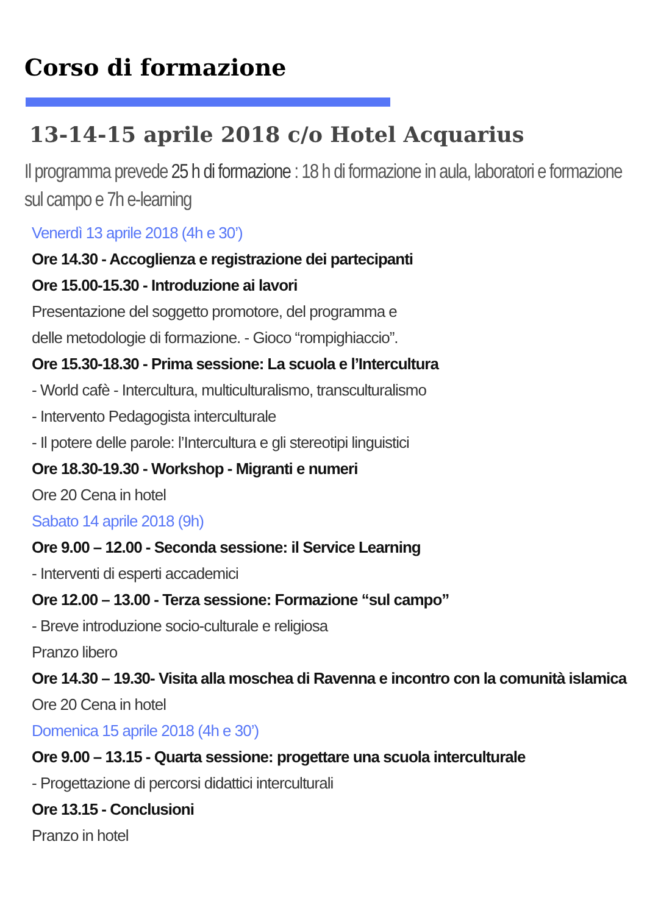Corso di formazione
13-14-15 aprile 2018 c/o Hotel Acquarius
Il programma prevede 25 h di formazione : 18 h di formazione in aula, laboratori e formazione sul campo e 7h e-learning
Venerdì 13 aprile 2018 (4h e 30’)
Ore 14.30 - Accoglienza e registrazione dei partecipanti
Ore 15.00-15.30 - Introduzione ai lavori
Presentazione del soggetto promotore, del programma e
delle metodologie di formazione. - Gioco “rompighiaccio”.
Ore 15.30-18.30 - Prima sessione: La scuola e l’Intercultura
- World cafè - Intercultura, multiculturalismo, transculturalismo
- Intervento Pedagogista interculturale
- Il potere delle parole: l’Intercultura e gli stereotipi linguistici
Ore 18.30-19.30 - Workshop - Migranti e numeri
Ore 20 Cena in hotel
Sabato 14 aprile 2018 (9h)
Ore 9.00 – 12.00 - Seconda sessione: il Service Learning
- Interventi di esperti accademici
Ore 12.00 – 13.00 - Terza sessione: Formazione “sul campo”
- Breve introduzione socio-culturale e religiosa
Pranzo libero
Ore 14.30 – 19.30- Visita alla moschea di Ravenna e incontro con la comunità islamica
Ore 20 Cena in hotel
Domenica 15 aprile 2018 (4h e 30’)
Ore 9.00 – 13.15 - Quarta sessione: progettare una scuola interculturale
- Progettazione di percorsi didattici interculturali
Ore 13.15 - Conclusioni
Pranzo in hotel